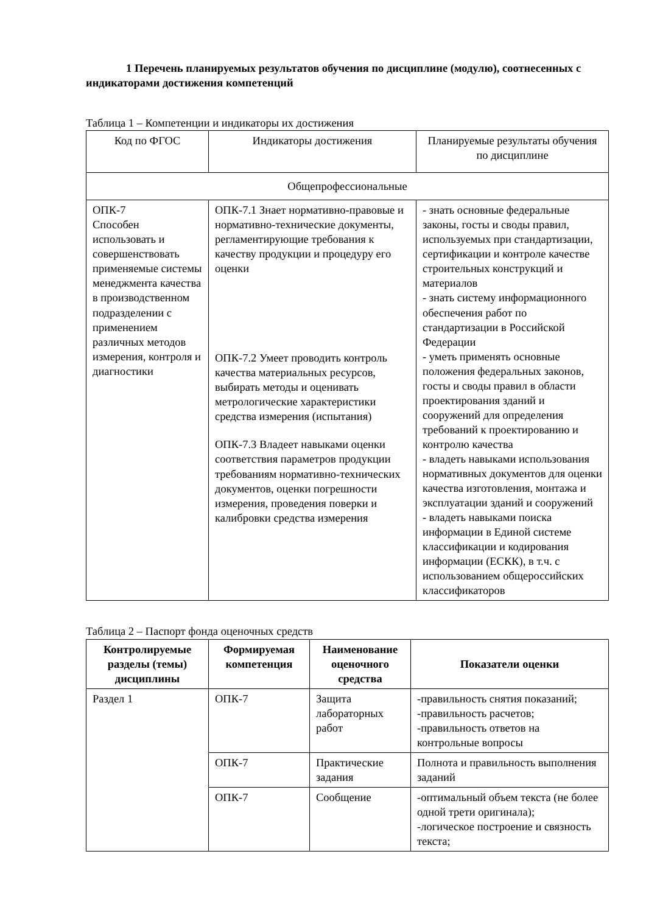1 Перечень планируемых результатов обучения по дисциплине (модулю), соотнесенных с индикаторами достижения компетенций
Таблица 1 – Компетенции и индикаторы их достижения
| Код по ФГОС | Индикаторы достижения | Планируемые результаты обучения по дисциплине |
| Общепрофессиональные | | |
| ОПК-7 Способен использовать и совершенствовать применяемые системы менеджмента качества в производственном подразделении с применением различных методов измерения, контроля и диагностики | ОПК-7.1 Знает нормативно-правовые и нормативно-технические документы, регламентирующие требования к качеству продукции и процедуру его оценки ОПК-7.2 Умеет проводить контроль качества материальных ресурсов, выбирать методы и оценивать метрологические характеристики средства измерения (испытания) ОПК-7.3 Владеет навыками оценки соответствия параметров продукции требованиям нормативно-технических документов, оценки погрешности измерения, проведения поверки и калибровки средства измерения | - знать основные федеральные законы, госты и своды правил, используемых при стандартизации, сертификации и контроле качестве строительных конструкций и материалов - знать систему информационного обеспечения работ по стандартизации в Российской Федерации - уметь применять основные положения федеральных законов, госты и своды правил в области проектирования зданий и сооружений для определения требований к проектированию и контролю качества - владеть навыками использования нормативных документов для оценки качества изготовления, монтажа и эксплуатации зданий и сооружений - владеть навыками поиска информации в Единой системе классификации и кодирования информации (ЕСКК), в т.ч. с использованием общероссийских классификаторов |
Таблица 2 – Паспорт фонда оценочных средств
| Контролируемые разделы (темы) дисциплины | Формируемая компетенция | Наименование оценочного средства | Показатели оценки |
| --- | --- | --- | --- |
| Раздел 1 | ОПК-7 | Защита лабораторных работ | -правильность снятия показаний; -правильность расчетов; -правильность ответов на контрольные вопросы |
| | ОПК-7 | Практические задания | Полнота и правильность выполнения заданий |
| | ОПК-7 | Сообщение | -оптимальный объем текста (не более одной трети оригинала); -логическое построение и связность текста; |